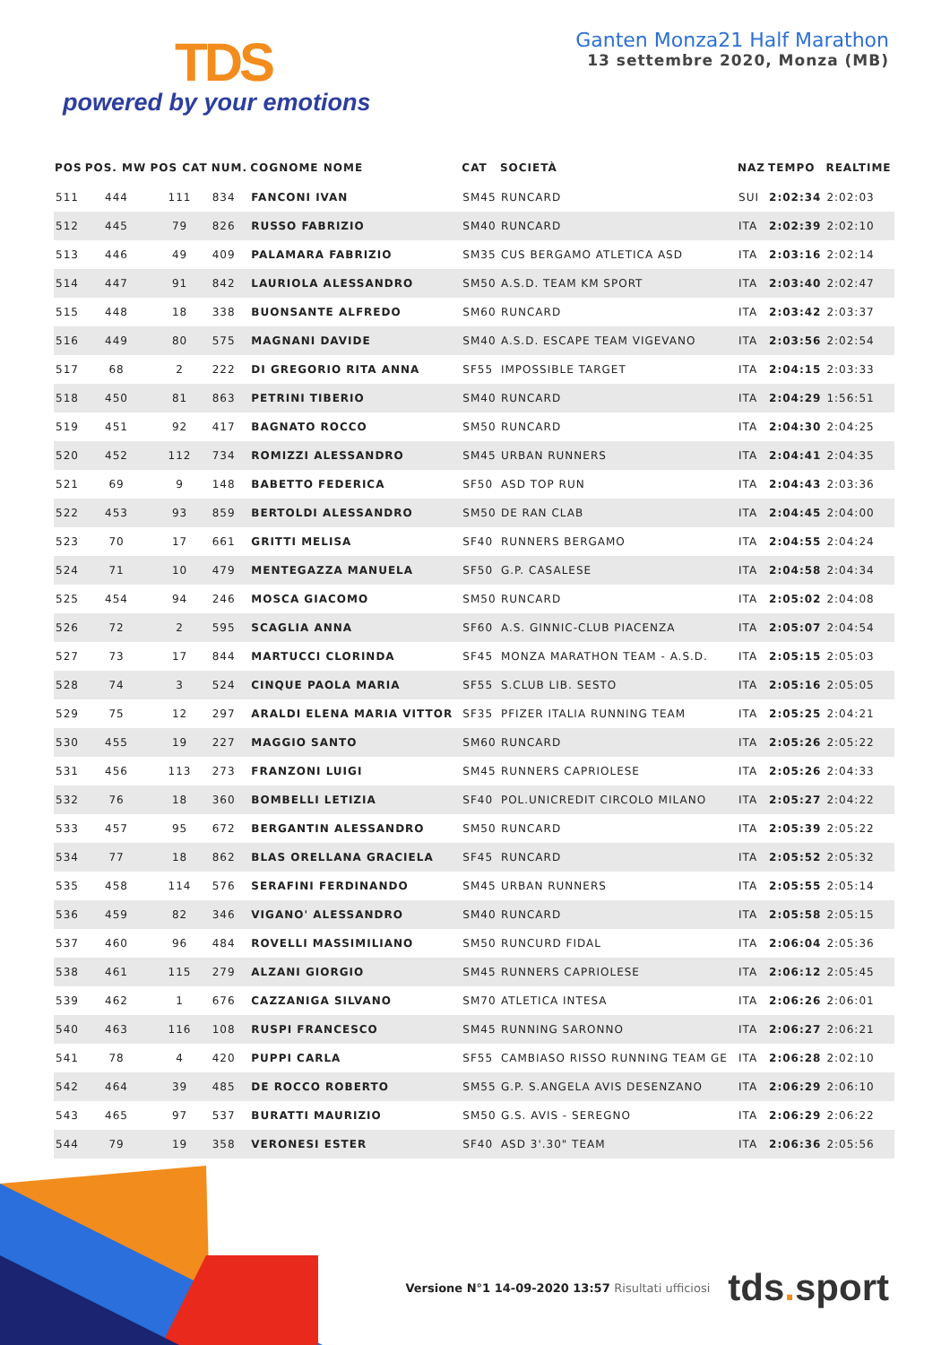TDS
powered by your emotions
Ganten Monza21 Half Marathon
13 settembre 2020, Monza (MB)
| POS | POS. MW | POS CAT | NUM. | COGNOME NOME | CAT | SOCIETÀ | NAZ | TEMPO | REALTIME |
| --- | --- | --- | --- | --- | --- | --- | --- | --- | --- |
| 511 | 444 | 111 | 834 | FANCONI IVAN | SM45 | RUNCARD | SUI | 2:02:34 | 2:02:03 |
| 512 | 445 | 79 | 826 | RUSSO FABRIZIO | SM40 | RUNCARD | ITA | 2:02:39 | 2:02:10 |
| 513 | 446 | 49 | 409 | PALAMARA FABRIZIO | SM35 | CUS BERGAMO ATLETICA ASD | ITA | 2:03:16 | 2:02:14 |
| 514 | 447 | 91 | 842 | LAURIOLA ALESSANDRO | SM50 | A.S.D. TEAM KM SPORT | ITA | 2:03:40 | 2:02:47 |
| 515 | 448 | 18 | 338 | BUONSANTE ALFREDO | SM60 | RUNCARD | ITA | 2:03:42 | 2:03:37 |
| 516 | 449 | 80 | 575 | MAGNANI DAVIDE | SM40 | A.S.D. ESCAPE TEAM VIGEVANO | ITA | 2:03:56 | 2:02:54 |
| 517 | 68 | 2 | 222 | DI GREGORIO RITA ANNA | SF55 | IMPOSSIBLE TARGET | ITA | 2:04:15 | 2:03:33 |
| 518 | 450 | 81 | 863 | PETRINI TIBERIO | SM40 | RUNCARD | ITA | 2:04:29 | 1:56:51 |
| 519 | 451 | 92 | 417 | BAGNATO ROCCO | SM50 | RUNCARD | ITA | 2:04:30 | 2:04:25 |
| 520 | 452 | 112 | 734 | ROMIZZI ALESSANDRO | SM45 | URBAN RUNNERS | ITA | 2:04:41 | 2:04:35 |
| 521 | 69 | 9 | 148 | BABETTO FEDERICA | SF50 | ASD TOP RUN | ITA | 2:04:43 | 2:03:36 |
| 522 | 453 | 93 | 859 | BERTOLDI ALESSANDRO | SM50 | DE RAN CLAB | ITA | 2:04:45 | 2:04:00 |
| 523 | 70 | 17 | 661 | GRITTI MELISA | SF40 | RUNNERS BERGAMO | ITA | 2:04:55 | 2:04:24 |
| 524 | 71 | 10 | 479 | MENTEGAZZA MANUELA | SF50 | G.P. CASALESE | ITA | 2:04:58 | 2:04:34 |
| 525 | 454 | 94 | 246 | MOSCA GIACOMO | SM50 | RUNCARD | ITA | 2:05:02 | 2:04:08 |
| 526 | 72 | 2 | 595 | SCAGLIA ANNA | SF60 | A.S. GINNIC-CLUB PIACENZA | ITA | 2:05:07 | 2:04:54 |
| 527 | 73 | 17 | 844 | MARTUCCI CLORINDA | SF45 | MONZA MARATHON TEAM - A.S.D. | ITA | 2:05:15 | 2:05:03 |
| 528 | 74 | 3 | 524 | CINQUE PAOLA MARIA | SF55 | S.CLUB LIB. SESTO | ITA | 2:05:16 | 2:05:05 |
| 529 | 75 | 12 | 297 | ARALDI ELENA MARIA VITTOR | SF35 | PFIZER ITALIA RUNNING TEAM | ITA | 2:05:25 | 2:04:21 |
| 530 | 455 | 19 | 227 | MAGGIO SANTO | SM60 | RUNCARD | ITA | 2:05:26 | 2:05:22 |
| 531 | 456 | 113 | 273 | FRANZONI LUIGI | SM45 | RUNNERS CAPRIOLESE | ITA | 2:05:26 | 2:04:33 |
| 532 | 76 | 18 | 360 | BOMBELLI LETIZIA | SF40 | POL.UNICREDIT CIRCOLO MILANO | ITA | 2:05:27 | 2:04:22 |
| 533 | 457 | 95 | 672 | BERGANTIN ALESSANDRO | SM50 | RUNCARD | ITA | 2:05:39 | 2:05:22 |
| 534 | 77 | 18 | 862 | BLAS ORELLANA GRACIELA | SF45 | RUNCARD | ITA | 2:05:52 | 2:05:32 |
| 535 | 458 | 114 | 576 | SERAFINI FERDINANDO | SM45 | URBAN RUNNERS | ITA | 2:05:55 | 2:05:14 |
| 536 | 459 | 82 | 346 | VIGANO' ALESSANDRO | SM40 | RUNCARD | ITA | 2:05:58 | 2:05:15 |
| 537 | 460 | 96 | 484 | ROVELLI MASSIMILIANO | SM50 | RUNCURD FIDAL | ITA | 2:06:04 | 2:05:36 |
| 538 | 461 | 115 | 279 | ALZANI GIORGIO | SM45 | RUNNERS CAPRIOLESE | ITA | 2:06:12 | 2:05:45 |
| 539 | 462 | 1 | 676 | CAZZANIGA SILVANO | SM70 | ATLETICA INTESA | ITA | 2:06:26 | 2:06:01 |
| 540 | 463 | 116 | 108 | RUSPI FRANCESCO | SM45 | RUNNING SARONNO | ITA | 2:06:27 | 2:06:21 |
| 541 | 78 | 4 | 420 | PUPPI CARLA | SF55 | CAMBIASO RISSO RUNNING TEAM GE | ITA | 2:06:28 | 2:02:10 |
| 542 | 464 | 39 | 485 | DE ROCCO ROBERTO | SM55 | G.P. S.ANGELA AVIS DESENZANO | ITA | 2:06:29 | 2:06:10 |
| 543 | 465 | 97 | 537 | BURATTI MAURIZIO | SM50 | G.S. AVIS - SEREGNO | ITA | 2:06:29 | 2:06:22 |
| 544 | 79 | 19 | 358 | VERONESI ESTER | SF40 | ASD 3'.30" TEAM | ITA | 2:06:36 | 2:05:56 |
Versione N°1 14-09-2020 13:57 Risultati ufficiosi
tds. sport